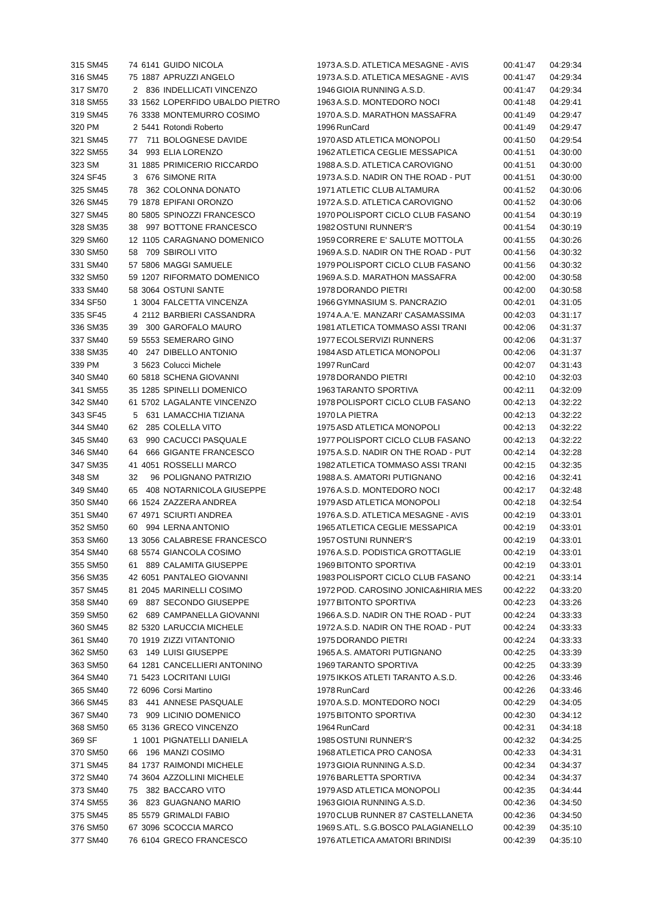| 315 SM45 | 74 | 6141 | GUIDO NICOLA | 1973 | A.S.D. ATLETICA MESAGNE - AVIS | 00:41:47 | 04:29:34 |
| 316 SM45 | 75 | 1887 | APRUZZI ANGELO | 1973 | A.S.D. ATLETICA MESAGNE - AVIS | 00:41:47 | 04:29:34 |
| 317 SM70 | 2 | 836 | INDELLICATI VINCENZO | 1946 | GIOIA RUNNING A.S.D. | 00:41:47 | 04:29:34 |
| 318 SM55 | 33 | 1562 | LOPERFIDO UBALDO PIETRO | 1963 | A.S.D. MONTEDORO NOCI | 00:41:48 | 04:29:41 |
| 319 SM45 | 76 | 3338 | MONTEMURRO COSIMO | 1970 | A.S.D. MARATHON MASSAFRA | 00:41:49 | 04:29:47 |
| 320 PM | 2 | 5441 | Rotondi Roberto | 1996 | RunCard | 00:41:49 | 04:29:47 |
| 321 SM45 | 77 | 711 | BOLOGNESE DAVIDE | 1970 | ASD ATLETICA MONOPOLI | 00:41:50 | 04:29:54 |
| 322 SM55 | 34 | 993 | ELIA LORENZO | 1962 | ATLETICA CEGLIE MESSAPICA | 00:41:51 | 04:30:00 |
| 323 SM | 31 | 1885 | PRIMICERIO RICCARDO | 1988 | A.S.D. ATLETICA CAROVIGNO | 00:41:51 | 04:30:00 |
| 324 SF45 | 3 | 676 | SIMONE RITA | 1973 | A.S.D. NADIR ON THE ROAD - PUT | 00:41:51 | 04:30:00 |
| 325 SM45 | 78 | 362 | COLONNA DONATO | 1971 | ATLETIC CLUB ALTAMURA | 00:41:52 | 04:30:06 |
| 326 SM45 | 79 | 1878 | EPIFANI ORONZO | 1972 | A.S.D. ATLETICA CAROVIGNO | 00:41:52 | 04:30:06 |
| 327 SM45 | 80 | 5805 | SPINOZZI FRANCESCO | 1970 | POLISPORT CICLO CLUB FASANO | 00:41:54 | 04:30:19 |
| 328 SM35 | 38 | 997 | BOTTONE FRANCESCO | 1982 | OSTUNI RUNNER'S | 00:41:54 | 04:30:19 |
| 329 SM60 | 12 | 1105 | CARAGNANO DOMENICO | 1959 | CORRERE E' SALUTE MOTTOLA | 00:41:55 | 04:30:26 |
| 330 SM50 | 58 | 709 | SBIROLI VITO | 1969 | A.S.D. NADIR ON THE ROAD - PUT | 00:41:56 | 04:30:32 |
| 331 SM40 | 57 | 5806 | MAGGI SAMUELE | 1979 | POLISPORT CICLO CLUB FASANO | 00:41:56 | 04:30:32 |
| 332 SM50 | 59 | 1207 | RIFORMATO DOMENICO | 1969 | A.S.D. MARATHON MASSAFRA | 00:42:00 | 04:30:58 |
| 333 SM40 | 58 | 3064 | OSTUNI SANTE | 1978 | DORANDO PIETRI | 00:42:00 | 04:30:58 |
| 334 SF50 | 1 | 3004 | FALCETTA VINCENZA | 1966 | GYMNASIUM S. PANCRAZIO | 00:42:01 | 04:31:05 |
| 335 SF45 | 4 | 2112 | BARBIERI CASSANDRA | 1974 | A.A.'E. MANZARI' CASAMASSIMA | 00:42:03 | 04:31:17 |
| 336 SM35 | 39 | 300 | GAROFALO MAURO | 1981 | ATLETICA TOMMASO ASSI TRANI | 00:42:06 | 04:31:37 |
| 337 SM40 | 59 | 5553 | SEMERARO GINO | 1977 | ECOLSERVIZI RUNNERS | 00:42:06 | 04:31:37 |
| 338 SM35 | 40 | 247 | DIBELLO ANTONIO | 1984 | ASD ATLETICA MONOPOLI | 00:42:06 | 04:31:37 |
| 339 PM | 3 | 5623 | Colucci Michele | 1997 | RunCard | 00:42:07 | 04:31:43 |
| 340 SM40 | 60 | 5818 | SCHENA GIOVANNI | 1978 | DORANDO PIETRI | 00:42:10 | 04:32:03 |
| 341 SM55 | 35 | 1285 | SPINELLI DOMENICO | 1963 | TARANTO SPORTIVA | 00:42:11 | 04:32:09 |
| 342 SM40 | 61 | 5702 | LAGALANTE VINCENZO | 1978 | POLISPORT CICLO CLUB FASANO | 00:42:13 | 04:32:22 |
| 343 SF45 | 5 | 631 | LAMACCHIA TIZIANA | 1970 | LA PIETRA | 00:42:13 | 04:32:22 |
| 344 SM40 | 62 | 285 | COLELLA VITO | 1975 | ASD ATLETICA MONOPOLI | 00:42:13 | 04:32:22 |
| 345 SM40 | 63 | 990 | CACUCCI PASQUALE | 1977 | POLISPORT CICLO CLUB FASANO | 00:42:13 | 04:32:22 |
| 346 SM40 | 64 | 666 | GIGANTE FRANCESCO | 1975 | A.S.D. NADIR ON THE ROAD - PUT | 00:42:14 | 04:32:28 |
| 347 SM35 | 41 | 4051 | ROSSELLI MARCO | 1982 | ATLETICA TOMMASO ASSI TRANI | 00:42:15 | 04:32:35 |
| 348 SM | 32 | 96 | POLIGNANO PATRIZIO | 1988 | A.S. AMATORI PUTIGNANO | 00:42:16 | 04:32:41 |
| 349 SM40 | 65 | 408 | NOTARNICOLA GIUSEPPE | 1976 | A.S.D. MONTEDORO NOCI | 00:42:17 | 04:32:48 |
| 350 SM40 | 66 | 1524 | ZAZZERA ANDREA | 1979 | ASD ATLETICA MONOPOLI | 00:42:18 | 04:32:54 |
| 351 SM40 | 67 | 4971 | SCIURTI ANDREA | 1976 | A.S.D. ATLETICA MESAGNE - AVIS | 00:42:19 | 04:33:01 |
| 352 SM50 | 60 | 994 | LERNA ANTONIO | 1965 | ATLETICA CEGLIE MESSAPICA | 00:42:19 | 04:33:01 |
| 353 SM60 | 13 | 3056 | CALABRESE FRANCESCO | 1957 | OSTUNI RUNNER'S | 00:42:19 | 04:33:01 |
| 354 SM40 | 68 | 5574 | GIANCOLA COSIMO | 1976 | A.S.D. PODISTICA GROTTAGLIE | 00:42:19 | 04:33:01 |
| 355 SM50 | 61 | 889 | CALAMITA GIUSEPPE | 1969 | BITONTO SPORTIVA | 00:42:19 | 04:33:01 |
| 356 SM35 | 42 | 6051 | PANTALEO GIOVANNI | 1983 | POLISPORT CICLO CLUB FASANO | 00:42:21 | 04:33:14 |
| 357 SM45 | 81 | 2045 | MARINELLI COSIMO | 1972 | POD. CAROSINO JONICA&HIRIA MES | 00:42:22 | 04:33:20 |
| 358 SM40 | 69 | 887 | SECONDO GIUSEPPE | 1977 | BITONTO SPORTIVA | 00:42:23 | 04:33:26 |
| 359 SM50 | 62 | 689 | CAMPANELLA GIOVANNI | 1966 | A.S.D. NADIR ON THE ROAD - PUT | 00:42:24 | 04:33:33 |
| 360 SM45 | 82 | 5320 | LARUCCIA MICHELE | 1972 | A.S.D. NADIR ON THE ROAD - PUT | 00:42:24 | 04:33:33 |
| 361 SM40 | 70 | 1919 | ZIZZI VITANTONIO | 1975 | DORANDO PIETRI | 00:42:24 | 04:33:33 |
| 362 SM50 | 63 | 149 | LUISI GIUSEPPE | 1965 | A.S. AMATORI PUTIGNANO | 00:42:25 | 04:33:39 |
| 363 SM50 | 64 | 1281 | CANCELLIERI ANTONINO | 1969 | TARANTO SPORTIVA | 00:42:25 | 04:33:39 |
| 364 SM40 | 71 | 5423 | LOCRITANI LUIGI | 1975 | IKKOS ATLETI TARANTO A.S.D. | 00:42:26 | 04:33:46 |
| 365 SM40 | 72 | 6096 | Corsi Martino | 1978 | RunCard | 00:42:26 | 04:33:46 |
| 366 SM45 | 83 | 441 | ANNESE PASQUALE | 1970 | A.S.D. MONTEDORO NOCI | 00:42:29 | 04:34:05 |
| 367 SM40 | 73 | 909 | LICINIO DOMENICO | 1975 | BITONTO SPORTIVA | 00:42:30 | 04:34:12 |
| 368 SM50 | 65 | 3136 | GRECO VINCENZO | 1964 | RunCard | 00:42:31 | 04:34:18 |
| 369 SF | 1 | 1001 | PIGNATELLI DANIELA | 1985 | OSTUNI RUNNER'S | 00:42:32 | 04:34:25 |
| 370 SM50 | 66 | 196 | MANZI COSIMO | 1968 | ATLETICA PRO CANOSA | 00:42:33 | 04:34:31 |
| 371 SM45 | 84 | 1737 | RAIMONDI MICHELE | 1973 | GIOIA RUNNING A.S.D. | 00:42:34 | 04:34:37 |
| 372 SM40 | 74 | 3604 | AZZOLLINI MICHELE | 1976 | BARLETTA SPORTIVA | 00:42:34 | 04:34:37 |
| 373 SM40 | 75 | 382 | BACCARO VITO | 1979 | ASD ATLETICA MONOPOLI | 00:42:35 | 04:34:44 |
| 374 SM55 | 36 | 823 | GUAGNANO MARIO | 1963 | GIOIA RUNNING A.S.D. | 00:42:36 | 04:34:50 |
| 375 SM45 | 85 | 5579 | GRIMALDI FABIO | 1970 | CLUB RUNNER 87 CASTELLANETA | 00:42:36 | 04:34:50 |
| 376 SM50 | 67 | 3096 | SCOCCIA MARCO | 1969 | S.ATL. S.G.BOSCO PALAGIANELLO | 00:42:39 | 04:35:10 |
| 377 SM40 | 76 | 6104 | GRECO FRANCESCO | 1976 | ATLETICA AMATORI BRINDISI | 00:42:39 | 04:35:10 |